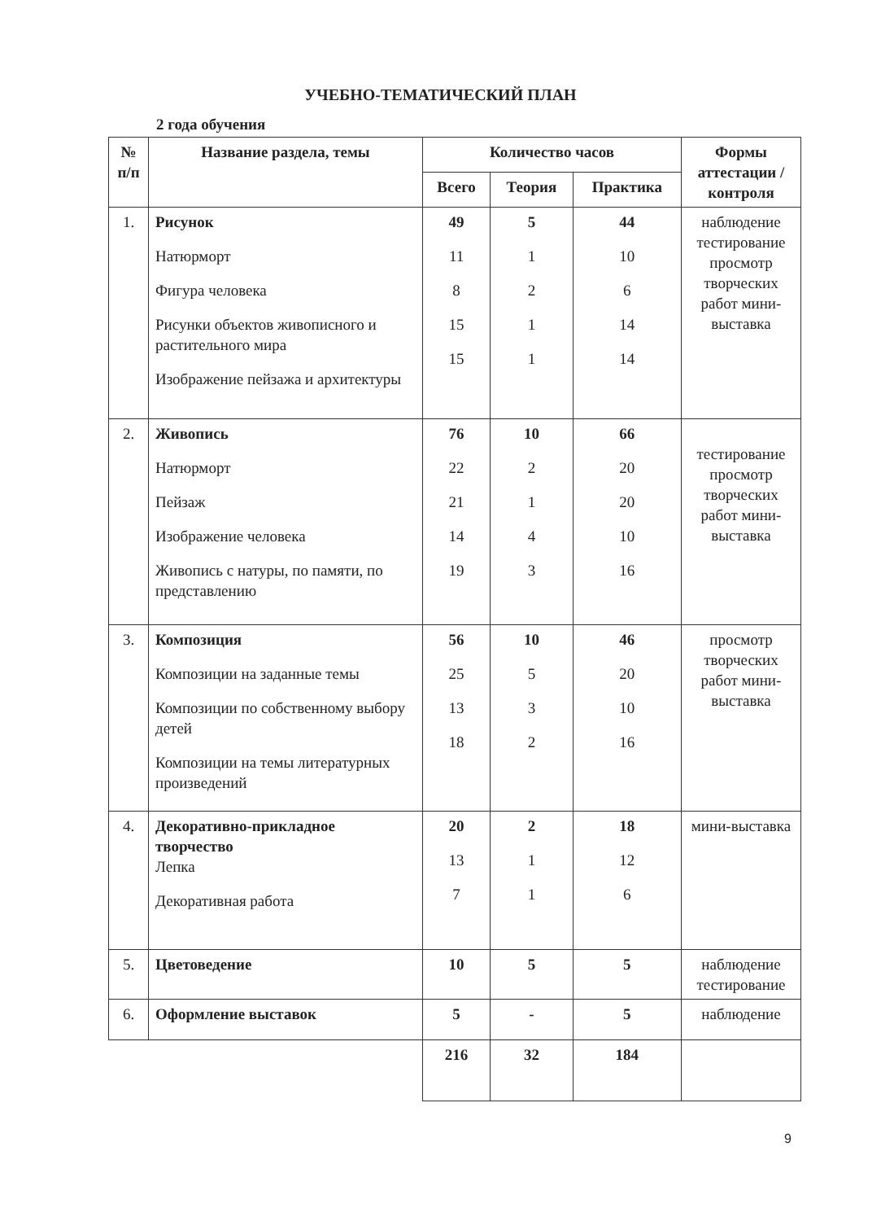УЧЕБНО-ТЕМАТИЧЕСКИЙ ПЛАН
2 года обучения
| № п/п | Название раздела, темы | Количество часов | | | Формы аттестации / контроля |
| --- | --- | --- | --- | --- | --- |
| | | Всего | Теория | Практика | |
| 1. | Рисунок Натюрморт Фигура человека Рисунки объектов живописного и растительного мира Изображение пейзажа и архитектуры | 49 11 8 15 15 | 5 1 2 1 1 | 44 10 6 14 14 | наблюдение тестирование просмотр творческих работ мини-выставка |
| 2. | Живопись Натюрморт Пейзаж Изображение человека Живопись с натуры, по памяти, по представлению | 76 22 21 14 19 | 10 2 1 4 3 | 66 20 20 10 16 | тестирование просмотр творческих работ мини-выставка |
| 3. | Композиция Композиции на заданные темы Композиции по собственному выбору детей Композиции на темы литературных произведений | 56 25 13 18 | 10 5 3 2 | 46 20 10 16 | просмотр творческих работ мини-выставка |
| 4. | Декоративно-прикладное творчество Лепка Декоративная работа | 20 13 7 | 2 1 1 | 18 12 6 | мини-выставка |
| 5. | Цветоведение | 10 | 5 | 5 | наблюдение тестирование |
| 6. | Оформление выставок | 5 | - | 5 | наблюдение |
| | | 216 | 32 | 184 | |
9